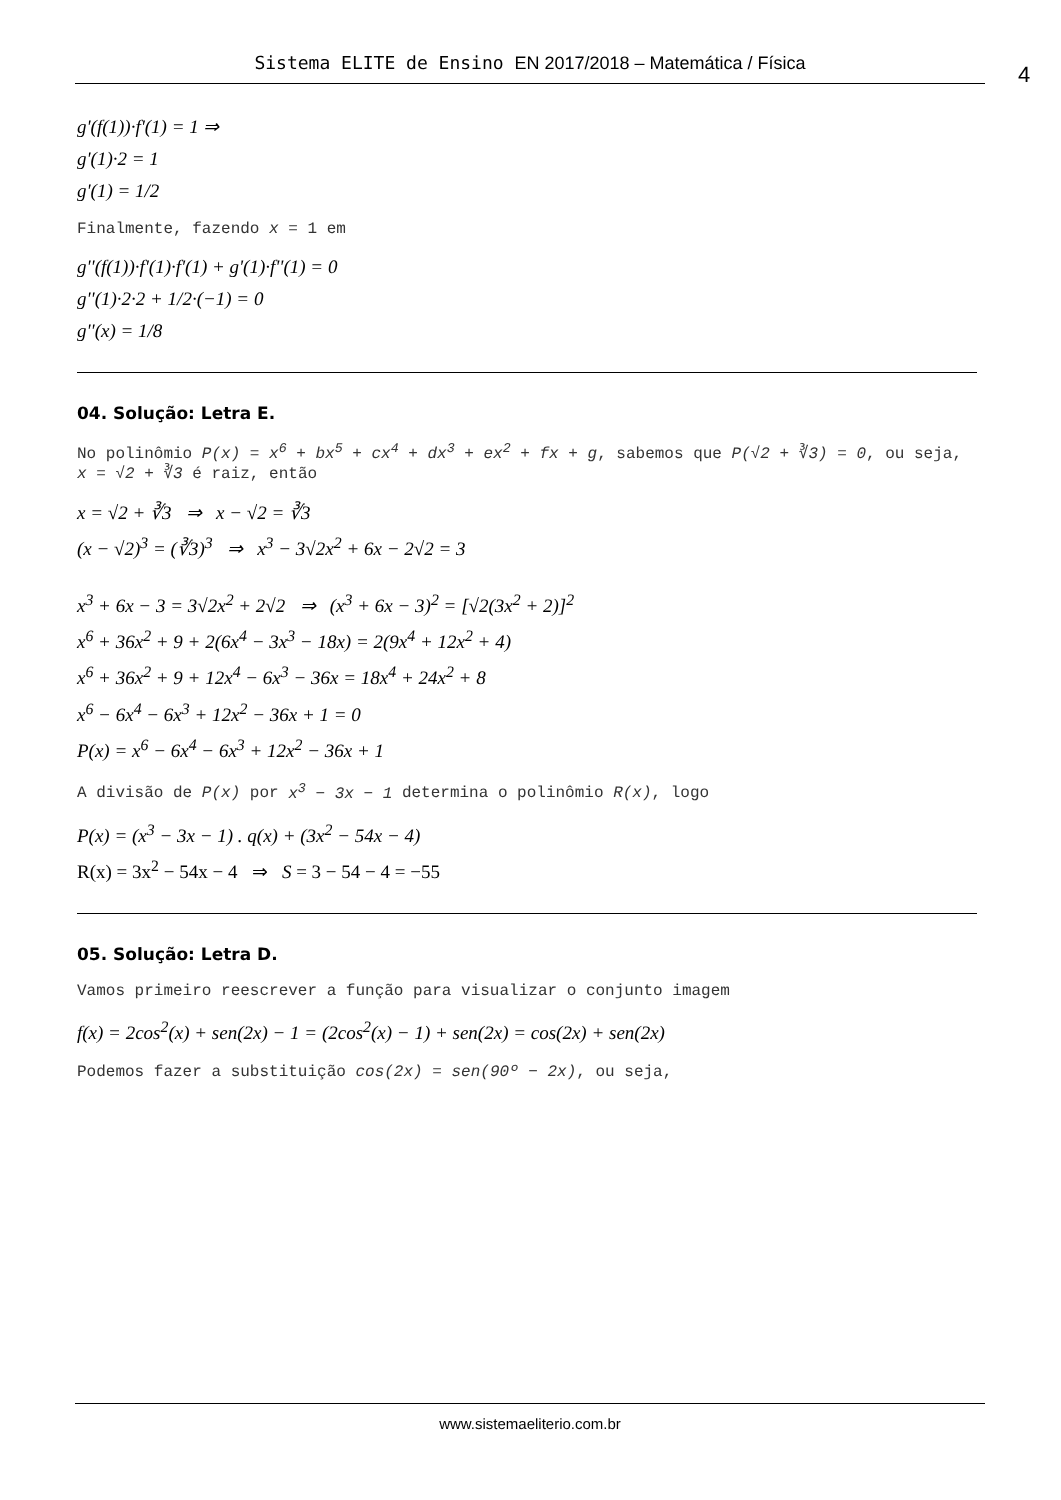Sistema ELITE de Ensino EN 2017/2018 – Matemática / Física 4
g'(f(1))·f'(1) = 1 ⇒
g'(1)·2 = 1
g'(1) = 1/2
Finalmente, fazendo x = 1 em
g''(f(1))·f'(1)·f'(1) + g'(1)·f''(1) = 0
g''(1)·2·2 + 1/2·(−1) = 0
g''(x) = 1/8
04. Solução: Letra E.
No polinômio P(x) = x<sup>6</sup> + bx<sup>5</sup> + cx<sup>4</sup> + dx<sup>3</sup> + ex<sup>2</sup> + fx + g, sabemos que P(√2 + ∛3) = 0, ou seja, x = √2 + ∛3 é raiz, então
x = √2 + ∛3 ⇒ x − √2 = ∛3
(x − √2)<sup>3</sup> = (∛3)<sup>3</sup> ⇒ x<sup>3</sup> − 3√2x<sup>2</sup> + 6x − 2√2 = 3
x<sup>3</sup> + 6x − 3 = 3√2x<sup>2</sup> + 2√2 ⇒ (x<sup>3</sup> + 6x − 3)<sup>2</sup> = [√2(3x<sup>2</sup> + 2)]<sup>2</sup>
x<sup>6</sup> + 36x<sup>2</sup> + 9 + 2(6x<sup>4</sup> − 3x<sup>3</sup> − 18x) = 2(9x<sup>4</sup> + 12x<sup>2</sup> + 4)
x<sup>6</sup> + 36x<sup>2</sup> + 9 + 12x<sup>4</sup> − 6x<sup>3</sup> − 36x = 18x<sup>4</sup> + 24x<sup>2</sup> + 8
x<sup>6</sup> − 6x<sup>4</sup> − 6x<sup>3</sup> + 12x<sup>2</sup> − 36x + 1 = 0
P(x) = x<sup>6</sup> − 6x<sup>4</sup> − 6x<sup>3</sup> + 12x<sup>2</sup> − 36x + 1
A divisão de P(x) por x<sup>3</sup> − 3x − 1 determina o polinômio R(x), logo
P(x) = (x<sup>3</sup> − 3x − 1) . q(x) + (3x<sup>2</sup> − 54x − 4)
R(x) = 3x<sup>2</sup> − 54x − 4 ⇒ S = 3 − 54 − 4 = −55
05. Solução: Letra D.
Vamos primeiro reescrever a função para visualizar o conjunto imagem
f(x) = 2cos<sup>2</sup>(x) + sen(2x) − 1 = (2cos<sup>2</sup>(x) − 1) + sen(2x) = cos(2x) + sen(2x)
Podemos fazer a substituição cos(2x) = sen(90º − 2x), ou seja,
www.sistemaeliterio.com.br